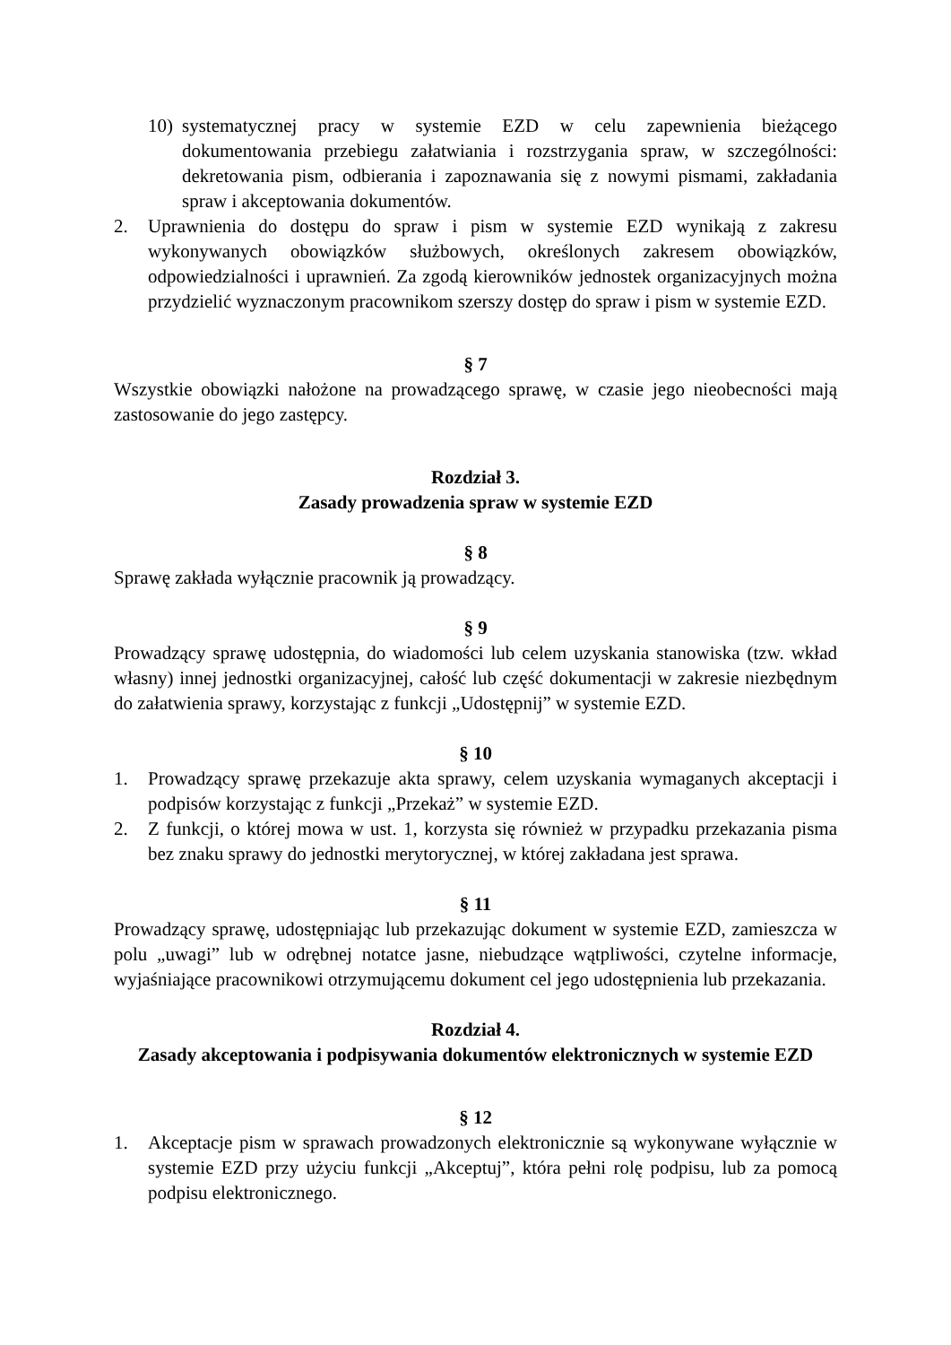10) systematycznej pracy w systemie EZD w celu zapewnienia bieżącego dokumentowania przebiegu załatwiania i rozstrzygania spraw, w szczególności: dekretowania pism, odbierania i zapoznawania się z nowymi pismami, zakładania spraw i akceptowania dokumentów.
2. Uprawnienia do dostępu do spraw i pism w systemie EZD wynikają z zakresu wykonywanych obowiązków służbowych, określonych zakresem obowiązków, odpowiedzialności i uprawnień. Za zgodą kierowników jednostek organizacyjnych można przydzielić wyznaczonym pracownikom szerszy dostęp do spraw i pism w systemie EZD.
§ 7
Wszystkie obowiązki nałożone na prowadzącego sprawę, w czasie jego nieobecności mają zastosowanie do jego zastępcy.
Rozdział 3.
Zasady prowadzenia spraw w systemie EZD
§ 8
Sprawę zakłada wyłącznie pracownik ją prowadzący.
§ 9
Prowadzący sprawę udostępnia, do wiadomości lub celem uzyskania stanowiska (tzw. wkład własny) innej jednostki organizacyjnej, całość lub część dokumentacji w zakresie niezbędnym do załatwienia sprawy, korzystając z funkcji „Udostępnij” w systemie EZD.
§ 10
1. Prowadzący sprawę przekazuje akta sprawy, celem uzyskania wymaganych akceptacji i podpisów korzystając z funkcji „Przekaż” w systemie EZD.
2. Z funkcji, o której mowa w ust. 1, korzysta się również w przypadku przekazania pisma bez znaku sprawy do jednostki merytorycznej, w której zakładana jest sprawa.
§ 11
Prowadzący sprawę, udostępniając lub przekazując dokument w systemie EZD, zamieszcza w polu „uwagi” lub w odrębnej notatce jasne, niebudzące wątpliwości, czytelne informacje, wyjaśniające pracownikowi otrzymującemu dokument cel jego udostępnienia lub przekazania.
Rozdział 4.
Zasady akceptowania i podpisywania dokumentów elektronicznych w systemie EZD
§ 12
1. Akceptacje pism w sprawach prowadzonych elektronicznie są wykonywane wyłącznie w systemie EZD przy użyciu funkcji „Akceptuj”, która pełni rolę podpisu, lub za pomocą podpisu elektronicznego.